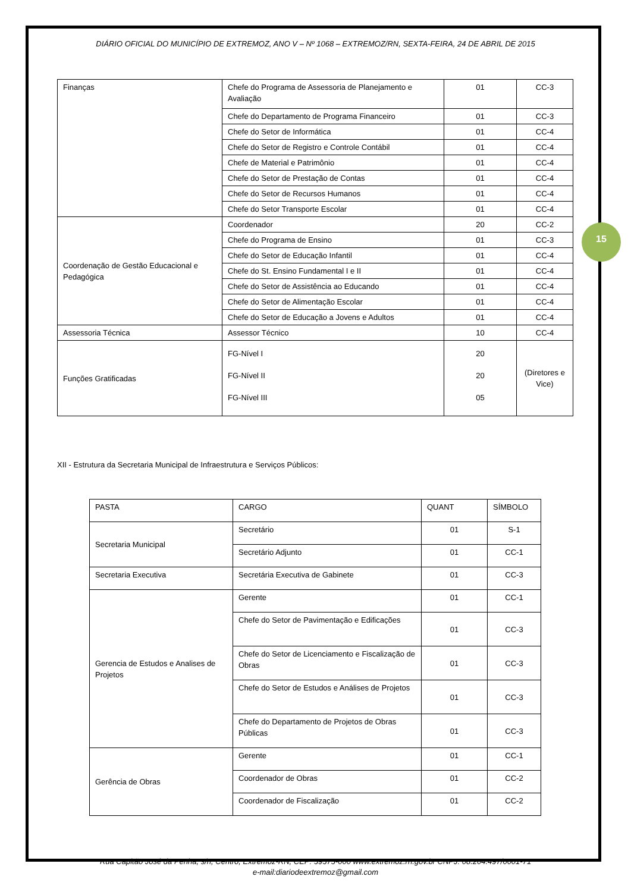DIÁRIO OFICIAL DO MUNICÍPIO DE EXTREMOZ, ANO V – Nº 1068 – EXTREMOZ/RN, SEXTA-FEIRA, 24 DE ABRIL DE 2015
15
| Finanças | Chefe do Programa de Assessoria de Planejamento e Avaliação | 01 | CC-3 |
| | Chefe do Departamento de Programa Financeiro | 01 | CC-3 |
| | Chefe do Setor de Informática | 01 | CC-4 |
| | Chefe do Setor de Registro e Controle Contábil | 01 | CC-4 |
| | Chefe de Material e Patrimônio | 01 | CC-4 |
| | Chefe do Setor de Prestação de Contas | 01 | CC-4 |
| | Chefe do Setor de Recursos Humanos | 01 | CC-4 |
| | Chefe do Setor Transporte Escolar | 01 | CC-4 |
| Coordenação de Gestão Educacional e Pedagógica | Coordenador | 20 | CC-2 |
| | Chefe do Programa de Ensino | 01 | CC-3 |
| | Chefe do Setor de Educação Infantil | 01 | CC-4 |
| | Chefe do St. Ensino Fundamental I e II | 01 | CC-4 |
| | Chefe do Setor de Assistência ao Educando | 01 | CC-4 |
| | Chefe do Setor de Alimentação Escolar | 01 | CC-4 |
| | Chefe do Setor de Educação a Jovens e Adultos | 01 | CC-4 |
| Assessoria Técnica | Assessor Técnico | 10 | CC-4 |
| Funções Gratificadas | FG-Nível I FG-Nível II FG-Nível III | 20 20 05 | (Diretores e Vice) |
XII - Estrutura da Secretaria Municipal de Infraestrutura e Serviços Públicos:
| PASTA | CARGO | QUANT | SÍMBOLO |
| Secretaria Municipal | Secretário | 01 | S-1 |
| | Secretário Adjunto | 01 | CC-1 |
| Secretaria Executiva | Secretária Executiva de Gabinete | 01 | CC-3 |
| Gerencia de Estudos e Analises de Projetos | Gerente | 01 | CC-1 |
| | Chefe do Setor de Pavimentação e Edificações | 01 | CC-3 |
| | Chefe do Setor de Licenciamento e Fiscalização de Obras | 01 | CC-3 |
| | Chefe do Setor de Estudos e Análises de Projetos | 01 | CC-3 |
| | Chefe do Departamento de Projetos de Obras Públicas | 01 | CC-3 |
| Gerência de Obras | Gerente | 01 | CC-1 |
| | Coordenador de Obras | 01 | CC-2 |
| | Coordenador de Fiscalização | 01 | CC-2 |
Rua Capitão José da Penha, s/n, Centro, Extremoz-RN, CEP: 59575-000 www.extremoz.rn.gov.br CNPJ: 08.204.497/0001-71
e-mail:diariodeextremoz@gmail.com